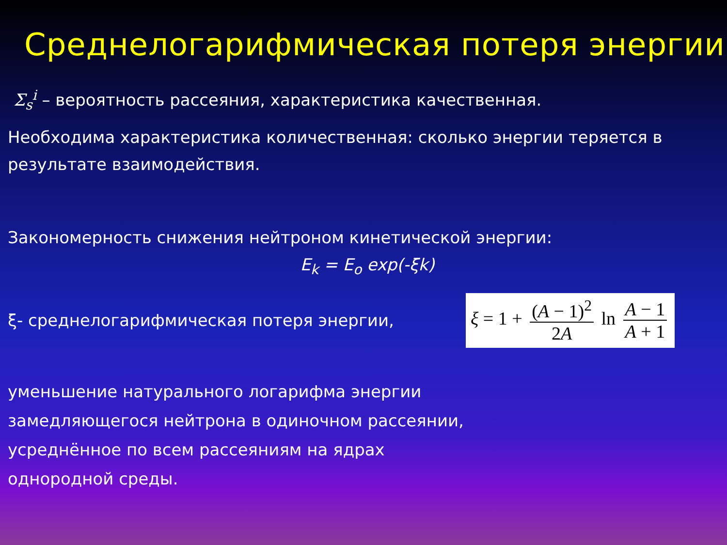Среднелогарифмическая потеря энергии
Σ<sub>s</sub><sup>i</sup> – вероятность рассеяния, характеристика качественная.
Необходима характеристика количественная: сколько энергии теряется в результате взаимодействия.
Закономерность снижения нейтроном кинетической энергии:
E<sub>k</sub> = E<sub>o</sub> exp(-ξk)
ξ- среднелогарифмическая потеря энергии,
ξ = 1 + (A − 1)<sup>2</sup> 2A ln A − 1 A + 1
уменьшение натурального логарифма энергии
замедляющегося нейтрона в одиночном рассеянии,
усреднённое по всем рассеяниям на ядрах
однородной среды.